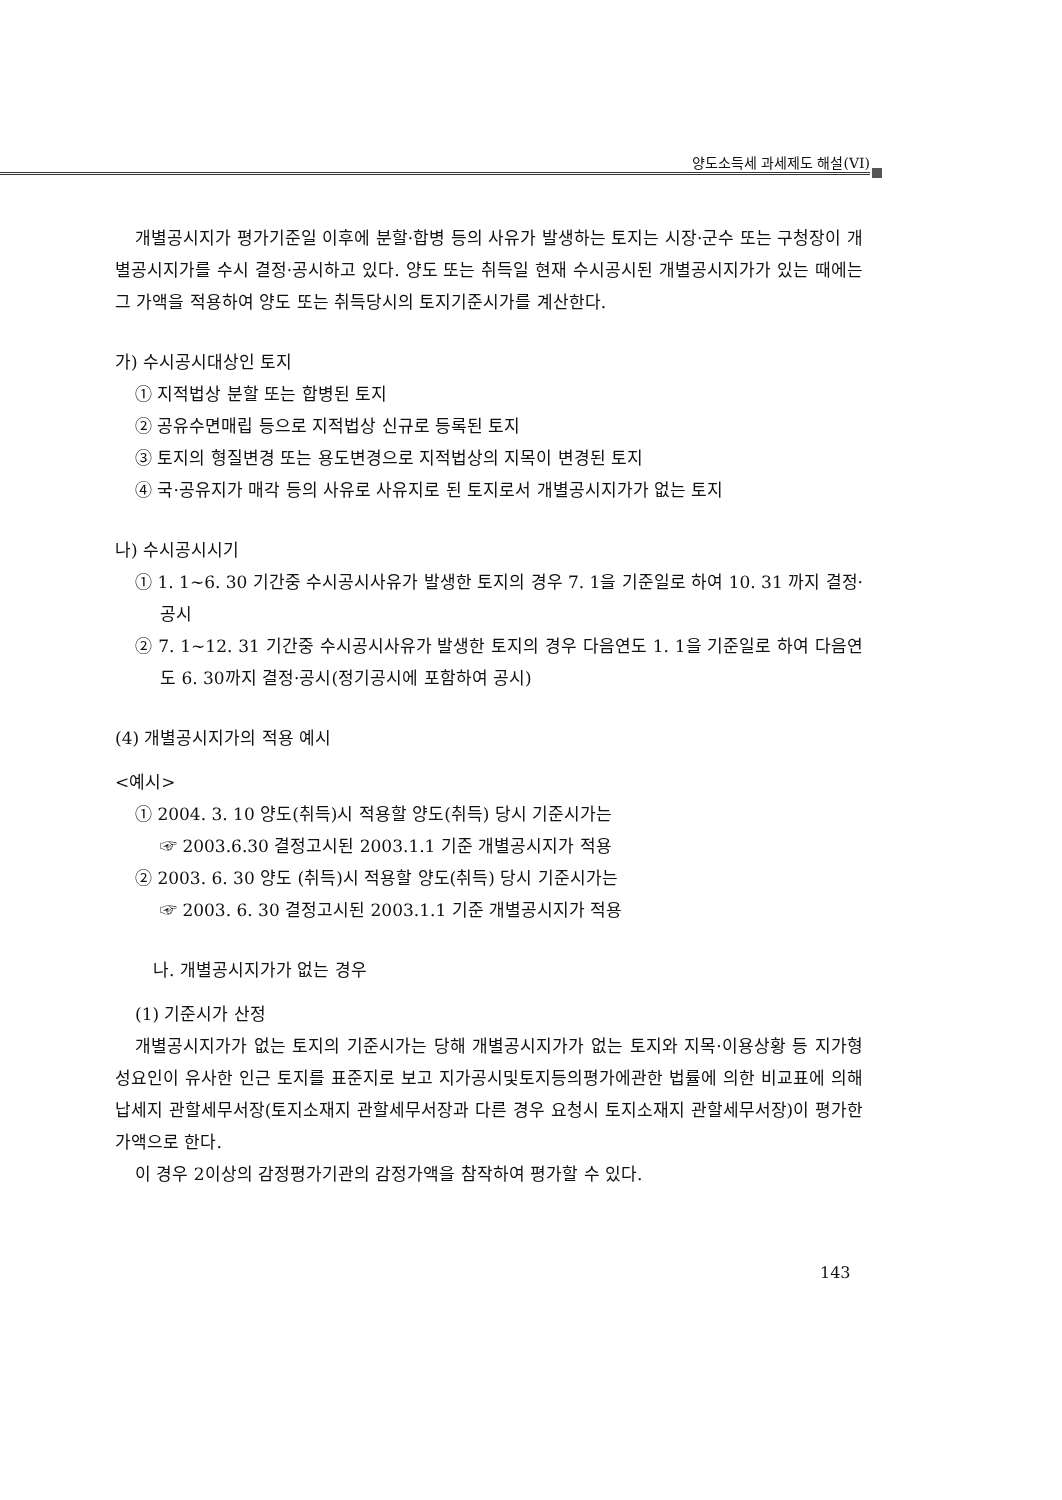양도소득세 과세제도 해설(VI)
개별공시지가 평가기준일 이후에 분할·합병 등의 사유가 발생하는 토지는 시장·군수 또는 구청장이 개별공시지가를 수시 결정·공시하고 있다. 양도 또는 취득일 현재 수시공시된 개별공시지가가 있는 때에는 그 가액을 적용하여 양도 또는 취득당시의 토지기준시가를 계산한다.
가) 수시공시대상인 토지
① 지적법상 분할 또는 합병된 토지
② 공유수면매립 등으로 지적법상 신규로 등록된 토지
③ 토지의 형질변경 또는 용도변경으로 지적법상의 지목이 변경된 토지
④ 국·공유지가 매각 등의 사유로 사유지로 된 토지로서 개별공시지가가 없는 토지
나) 수시공시시기
① 1. 1~6. 30 기간중 수시공시사유가 발생한 토지의 경우 7. 1을 기준일로 하여 10. 31 까지 결정·공시
② 7. 1~12. 31 기간중 수시공시사유가 발생한 토지의 경우 다음연도 1. 1을 기준일로 하여 다음연도 6. 30까지 결정·공시(정기공시에 포함하여 공시)
(4) 개별공시지가의 적용 예시
<예시>
① 2004. 3. 10 양도(취득)시 적용할 양도(취득) 당시 기준시가는
☞ 2003.6.30 결정고시된 2003.1.1 기준 개별공시지가 적용
② 2003. 6. 30 양도 (취득)시 적용할 양도(취득) 당시 기준시가는
☞ 2003. 6. 30 결정고시된 2003.1.1 기준 개별공시지가 적용
나. 개별공시지가가 없는 경우
(1) 기준시가 산정
개별공시지가가 없는 토지의 기준시가는 당해 개별공시지가가 없는 토지와 지목·이용상황 등 지가형성요인이 유사한 인근 토지를 표준지로 보고 지가공시및토지등의평가에관한 법률에 의한 비교표에 의해 납세지 관할세무서장(토지소재지 관할세무서장과 다른 경우 요청시 토지소재지 관할세무서장)이 평가한 가액으로 한다.
이 경우 2이상의 감정평가기관의 감정가액을 참작하여 평가할 수 있다.
143